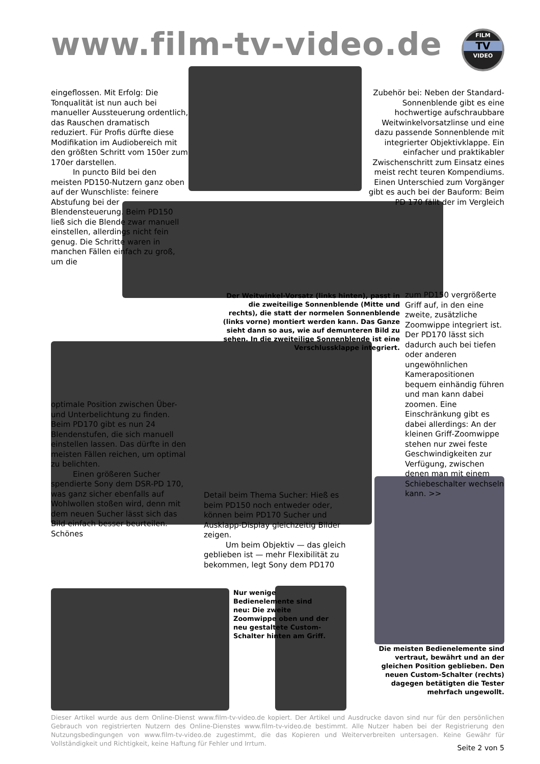www.film-tv-video.de
FILM
TV
VIDEO
eingeflossen. Mit Erfolg: Die Tonqualität ist nun auch bei manueller Aussteuerung ordentlich, das Rauschen dramatisch reduziert. Für Profis dürfte diese Modifikation im Audiobereich mit den größten Schritt vom 150er zum 170er darstellen.
In puncto Bild bei den meisten PD150-Nutzern ganz oben auf der Wunschliste: feinere Abstufung bei der Blendensteuerung. Beim PD150 ließ sich die Blende zwar manuell einstellen, allerdings nicht fein genug. Die Schritte waren in manchen Fällen einfach zu groß, um die
optimale Position zwischen Über- und Unterbelichtung zu finden. Beim PD170 gibt es nun 24 Blendenstufen, die sich manuell einstellen lassen. Das dürfte in den meisten Fällen reichen, um optimal zu belichten.
Einen größeren Sucher spendierte Sony dem DSR-PD 170, was ganz sicher ebenfalls auf Wohlwollen stoßen wird, denn mit dem neuen Sucher lässt sich das Bild einfach besser beurteilen. Schönes
Der Weitwinkel-Vorsatz (links hinten), passt in die zweiteilige Sonnenblende (Mitte und rechts), die statt der normelen Sonnenblende (links vorne) montiert werden kann. Das Ganze sieht dann so aus, wie auf demunteren Bild zu sehen. In die zweiteilige Sonnenblende ist eine Verschlussklappe integriert.
Zubehör bei: Neben der Standard-Sonnenblende gibt es eine hochwertige aufschraubbare Weitwinkelvorsatzlinse und eine dazu passende Sonnenblende mit integrierter Objektivklappe. Ein einfacher und praktikabler Zwischenschritt zum Einsatz eines meist recht teuren Kompendiums.
Einen Unterschied zum Vorgänger gibt es auch bei der Bauform: Beim PD 170 fällt der im Vergleich
zum PD150 vergrößerte Griff auf, in den eine zweite, zusätzliche Zoomwippe integriert ist. Der PD170 lässt sich dadurch auch bei tiefen oder anderen ungewöhnlichen Kamerapositionen bequem einhändig führen und man kann dabei zoomen. Eine Einschränkung gibt es dabei allerdings: An der kleinen Griff-Zoomwippe stehen nur zwei feste Geschwindigkeiten zur Verfügung, zwischen denen man mit einem Schiebeschalter wechseln kann. >>
Detail beim Thema Sucher: Hieß es beim PD150 noch entweder oder, können beim PD170 Sucher und Ausklapp-Display gleichzeitig Bilder zeigen.
Um beim Objektiv — das gleich geblieben ist — mehr Flexibilität zu bekommen, legt Sony dem PD170
Nur wenige Bedienelemente sind neu: Die zweite Zoomwippe oben und der neu gestaltete Custom-Schalter hinten am Griff.
Die meisten Bedienelemente sind vertraut, bewährt und an der gleichen Position geblieben. Den neuen Custom-Schalter (rechts) dagegen betätigten die Tester mehrfach ungewollt.
Dieser Artikel wurde aus dem Online-Dienst www.film-tv-video.de kopiert. Der Artikel und Ausdrucke davon sind nur für den persönlichen Gebrauch von registrierten Nutzern des Online-Dienstes www.film-tv-video.de bestimmt. Alle Nutzer haben bei der Registrierung den Nutzungsbedingungen von www.film-tv-video.de zugestimmt, die das Kopieren und Weiterverbreiten untersagen. Keine Gewähr für Vollständigkeit und Richtigkeit, keine Haftung für Fehler und Irrtum.
Seite 2 von 5